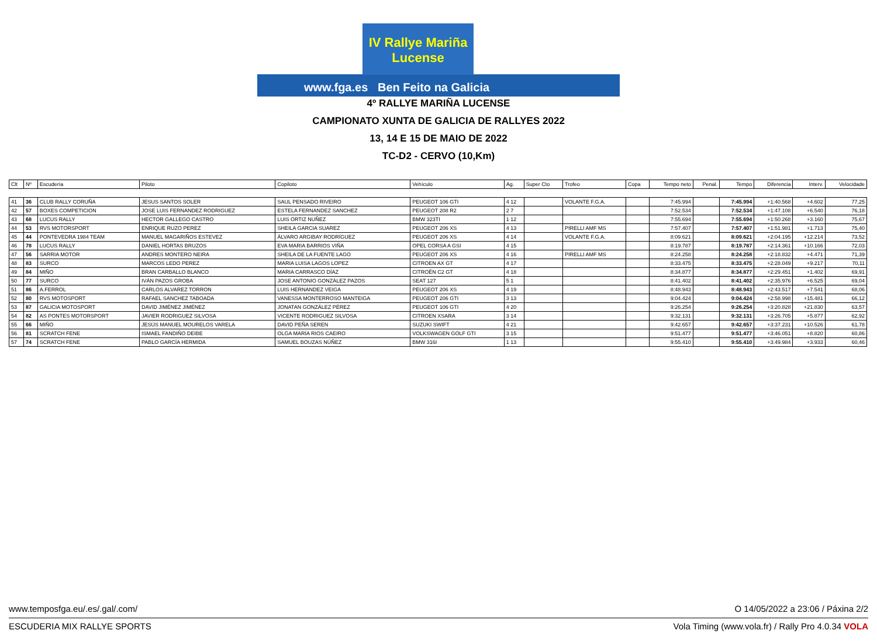IV Rallye Mariña Lucense
www.fga.es Ben Feito na Galicia
4º RALLYE MARIÑA LUCENSE
CAMPIONATO XUNTA DE GALICIA DE RALLYES 2022
13, 14 E 15 DE MAIO DE 2022
TC-D2 - CERVO (10,Km)
| Clt | Nº | Escudería | Piloto | Copiloto | Vehículo | Ag. | Super Cto | Trofeo | Copa | Tempo neto | Penal. | Tempo | Diferencia | Interv. | Velocidade |
| --- | --- | --- | --- | --- | --- | --- | --- | --- | --- | --- | --- | --- | --- | --- | --- |
| 41 | 36 | CLUB RALLY CORUÑA | JESUS SANTOS SOLER | SAUL PENSADO RIVEIRO | PEUGEOT 106 GTI | 4 12 | | VOLANTE F.G.A. | | 7:45.994 | | 7:45.994 | +1:40.568 | +4.602 | 77,25 |
| 42 | 57 | BOXES COMPETICION | JOSE LUIS FERNANDEZ RODRIGUEZ | ESTELA FERNANDEZ SANCHEZ | PEUGEOT 208 R2 | 2 7 | | | | 7:52.534 | | 7:52.534 | +1:47.108 | +6.540 | 76,18 |
| 43 | 68 | LUCUS RALLY | HECTOR GALLEGO CASTRO | LUIS ORTIZ NUÑEZ | BMW 323TI | 1 12 | | | | 7:55.694 | | 7:55.694 | +1:50.268 | +3.160 | 75,67 |
| 44 | 53 | RVS MOTORSPORT | ENRIQUE RUZO PEREZ | SHEILA GARCIA SUAREZ | PEUGEOT 206 XS | 4 13 | | PIRELLI AMF MS | | 7:57.407 | | 7:57.407 | +1:51.981 | +1.713 | 75,40 |
| 45 | 44 | PONTEVEDRA 1984 TEAM | MANUEL MAGARIÑOS ESTEVEZ | ÁLVARO ARGIBAY RODRÍGUEZ | PEUGEOT 206 XS | 4 14 | | VOLANTE F.G.A. | | 8:09.621 | | 8:09.621 | +2:04.195 | +12.214 | 73,52 |
| 46 | 78 | LUCUS RALLY | DANIEL HORTAS BRUZOS | EVA MARIA BARRIOS VIÑA | OPEL CORSA A GSI | 4 15 | | | | 8:19.787 | | 8:19.787 | +2:14.361 | +10.166 | 72,03 |
| 47 | 56 | SARRIA MOTOR | ANDRES MONTERO NEIRA | SHEILA DE LA FUENTE LAGO | PEUGEOT 206 XS | 4 16 | | PIRELLI AMF MS | | 8:24.258 | | 8:24.258 | +2:18.832 | +4.471 | 71,39 |
| 48 | 83 | SURCO | MARCOS LEDO PEREZ | MARIA LUISA LAGOS LOPEZ | CITROEN AX GT | 4 17 | | | | 8:33.475 | | 8:33.475 | +2:28.049 | +9.217 | 70,11 |
| 49 | 84 | MIÑO | BRAN CARBALLO BLANCO | MARIA CARRASCO DÍAZ | CITROËN C2 GT | 4 18 | | | | 8:34.877 | | 8:34.877 | +2:29.451 | +1.402 | 69,91 |
| 50 | 77 | SURCO | IVÁN PAZOS GROBA | JOSE ANTONIO GONZÁLEZ PAZOS | SEAT 127 | 5 1 | | | | 8:41.402 | | 8:41.402 | +2:35.976 | +6.525 | 69,04 |
| 51 | 86 | A.FERROL | CARLOS ALVAREZ TORRON | LUIS HERNANDEZ VEIGA | PEUGEOT 206 XS | 4 19 | | | | 8:48.943 | | 8:48.943 | +2:43.517 | +7.541 | 68,06 |
| 52 | 80 | RVS MOTOSPORT | RAFAEL SANCHEZ TABOADA | VANESSA MONTERROSO MANTEIGA | PEUGEOT 206 GTI | 3 13 | | | | 9:04.424 | | 9:04.424 | +2:58.998 | +15.481 | 66,12 |
| 53 | 87 | GALICIA MOTOSPORT | DAVID JIMÉNEZ JIMÉNEZ | JONATAN GONZÁLEZ PÉREZ | PEUGEOT 106 GTI | 4 20 | | | | 9:26.254 | | 9:26.254 | +3:20.828 | +21.830 | 63,57 |
| 54 | 82 | AS PONTES MOTORSPORT | JAVIER RODRIGUEZ SILVOSA | VICENTE RODRIGUEZ SILVOSA | CITROEN XSARA | 3 14 | | | | 9:32.131 | | 9:32.131 | +3:26.705 | +5.877 | 62,92 |
| 55 | 66 | MIÑO | JESÚS MANUEL MOURELOS VARELA | DAVID PEÑA SEREN | SUZUKI SWIFT | 4 21 | | | | 9:42.657 | | 9:42.657 | +3:37.231 | +10.526 | 61,78 |
| 56 | 81 | SCRATCH FENE | ISMAEL FANDIÑO DEIBE | OLGA MARÍA RIOS CAEIRO | VOLKSWAGEN GOLF GTI | 3 15 | | | | 9:51.477 | | 9:51.477 | +3:46.051 | +8.820 | 60,86 |
| 57 | 74 | SCRATCH FENE | PABLO GARCÍA HERMIDA | SAMUEL BOUZAS NÚÑEZ | BMW 316I | 1 13 | | | | 9:55.410 | | 9:55.410 | +3:49.984 | +3.933 | 60,46 |
www.temposfga.eu/.es/.gal/.com/ O 14/05/2022 a 23:06 / Páxina 2/2
ESCUDERIA MIX RALLYE SPORTS Vola Timing (www.vola.fr) / Rally Pro 4.0.34 VOLA